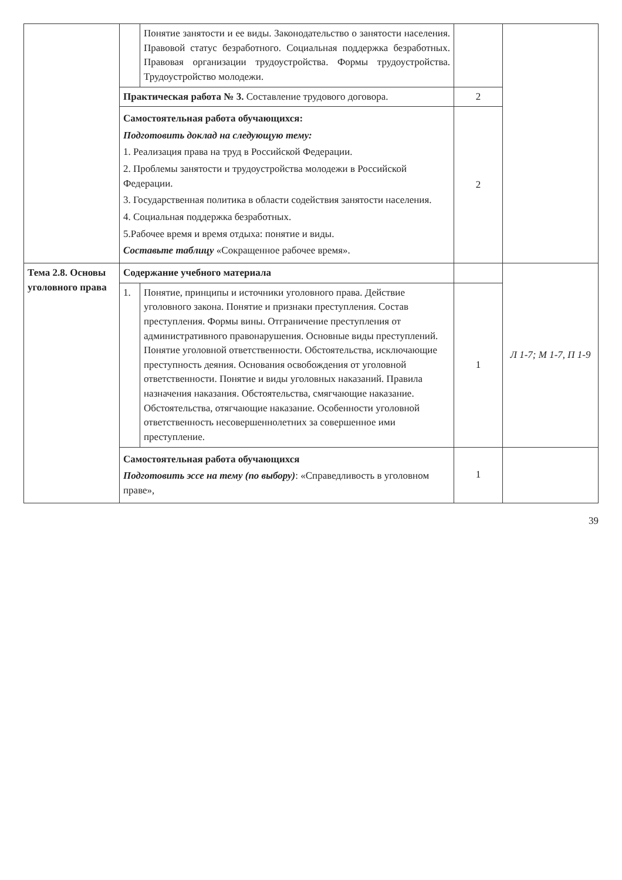| | | Понятие занятости и ее виды. Законодательство о занятости населения. Правовой статус безработного. Социальная поддержка безработных. Правовая организации трудоустройства. Формы трудоустройства. Трудоустройство молодежи. | | |
| | Практическая работа № 3. Составление трудового договора. | | 2 | |
| | Самостоятельная работа обучающихся: Подготовить доклад на следующую тему: 1. Реализация права на труд в Российской Федерации. 2. Проблемы занятости и трудоустройства молодежи в Российской Федерации. 3. Государственная политика в области содействия занятости населения. 4. Социальная поддержка безработных. 5.Рабочее время и время отдыха: понятие и виды. Составьте таблицу «Сокращенное рабочее время». | | 2 | |
| Тема 2.8. Основы уголовного права | Содержание учебного материала | | | Л 1-7; М 1-7, П 1-9 |
| | 1. | Понятие, принципы и источники уголовного права. Действие уголовного закона. Понятие и признаки преступления. Состав преступления. Формы вины. Отграничение преступления от административного правонарушения. Основные виды преступлений. Понятие уголовной ответственности. Обстоятельства, исключающие преступность деяния. Основания освобождения от уголовной ответственности. Понятие и виды уголовных наказаний. Правила назначения наказания. Обстоятельства, смягчающие наказание. Обстоятельства, отягчающие наказание. Особенности уголовной ответственность несовершеннолетних за совершенное ими преступление. | 1 | |
| | Самостоятельная работа обучающихся Подготовить эссе на тему (по выбору) : «Справедливость в уголовном праве», | | 1 | |
39